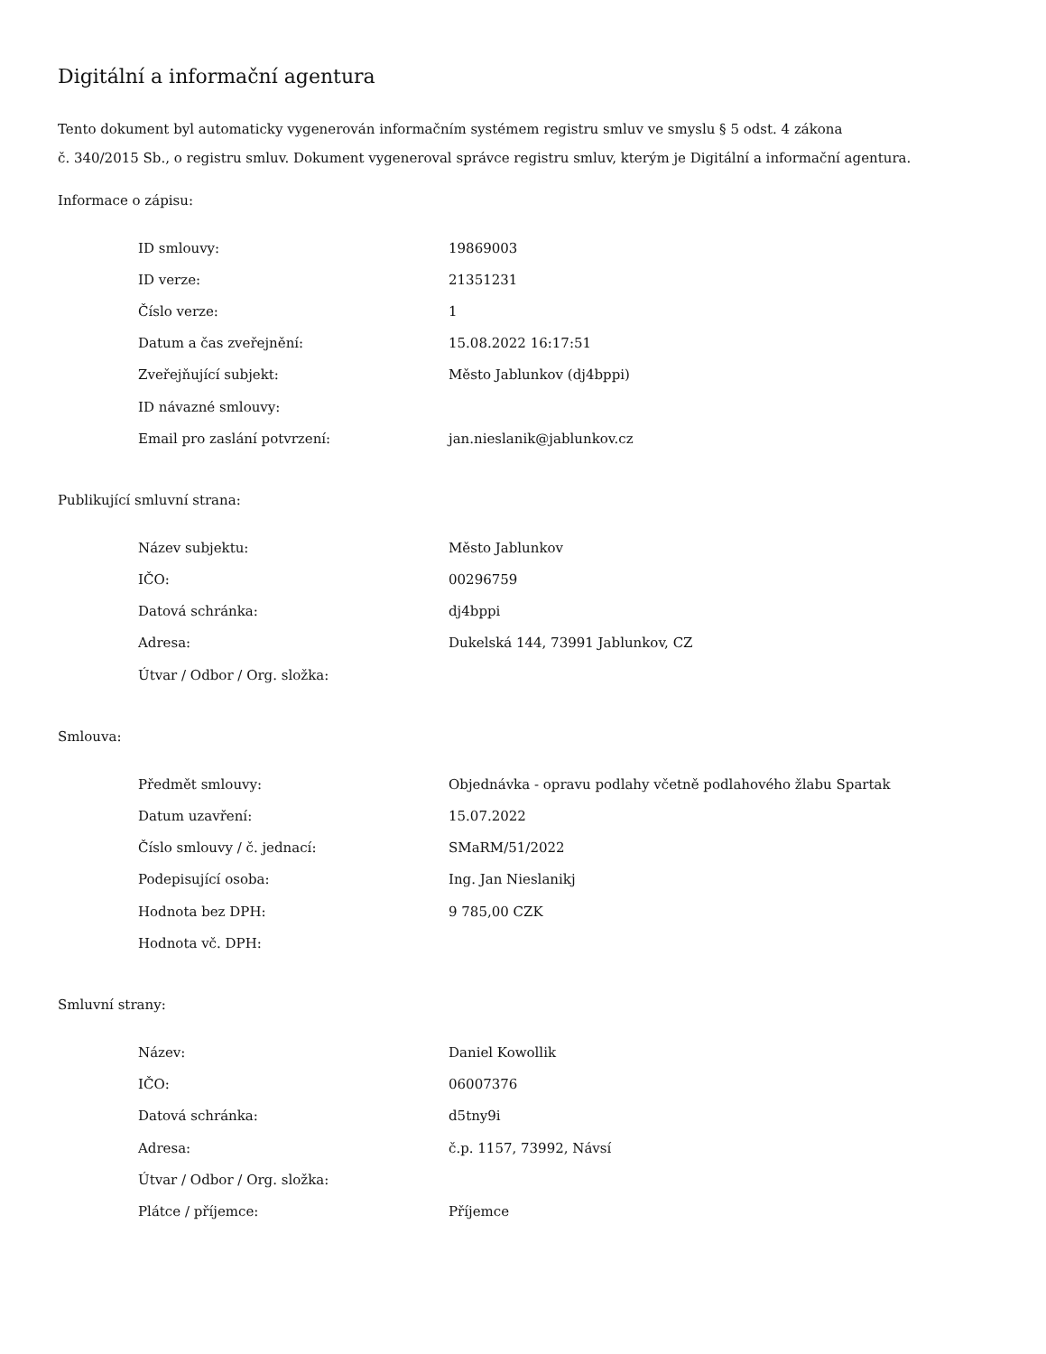Digitální a informační agentura
Tento dokument byl automaticky vygenerován informačním systémem registru smluv ve smyslu § 5 odst. 4 zákona
č. 340/2015 Sb., o registru smluv. Dokument vygeneroval správce registru smluv, kterým je Digitální a informační agentura.
Informace o zápisu:
| ID smlouvy: | 19869003 |
| ID verze: | 21351231 |
| Číslo verze: | 1 |
| Datum a čas zveřejnění: | 15.08.2022 16:17:51 |
| Zveřejňující subjekt: | Město Jablunkov (dj4bppi) |
| ID návazné smlouvy: | |
| Email pro zaslání potvrzení: | jan.nieslanik@jablunkov.cz |
Publikující smluvní strana:
| Název subjektu: | Město Jablunkov |
| IČO: | 00296759 |
| Datová schránka: | dj4bppi |
| Adresa: | Dukelská 144, 73991 Jablunkov, CZ |
| Útvar / Odbor / Org. složka: | |
Smlouva:
| Předmět smlouvy: | Objednávka - opravu podlahy včetně podlahového žlabu Spartak |
| Datum uzavření: | 15.07.2022 |
| Číslo smlouvy / č. jednací: | SMaRM/51/2022 |
| Podepisující osoba: | Ing. Jan Nieslanikj |
| Hodnota bez DPH: | 9 785,00 CZK |
| Hodnota vč. DPH: | |
Smluvní strany:
| Název: | Daniel Kowollik |
| IČO: | 06007376 |
| Datová schránka: | d5tny9i |
| Adresa: | č.p. 1157, 73992, Návsí |
| Útvar / Odbor / Org. složka: | |
| Plátce / příjemce: | Příjemce |